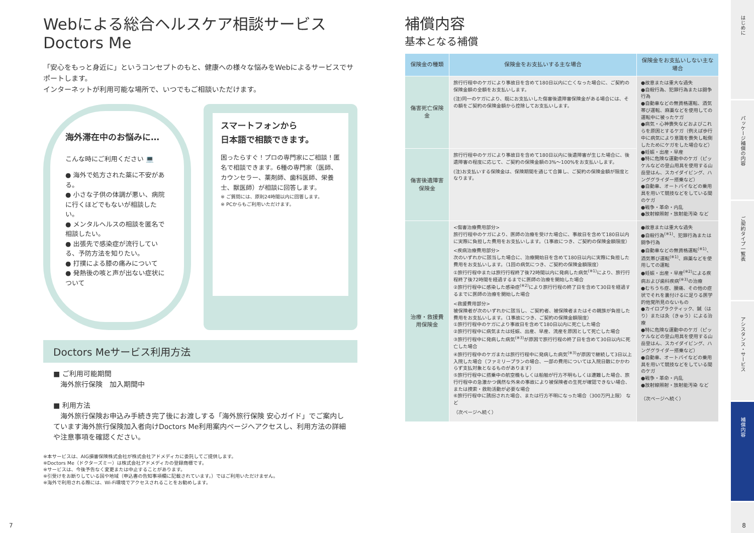Webによる総合ヘルスケア相談サービス
Doctors Me
「安心をもっと身近に」というコンセプトのもと、健康への様々な悩みをWebによるサービスでサポートします。
インターネットが利用可能な場所で、いつでもご相談いただけます。
海外滞在中のお悩みに…
こんな時にご利用ください 💻
● 海外で処方された薬に不安がある。
● 小さな子供の体調が悪い、病院に行くほどでもないが相談したい。
● メンタルヘルスの相談を匿名で相談したい。
● 出張先で感染症が流行している、予防方法を知りたい。
● 打撲による膝の痛みについて
● 発熱後の咳と声が出ない症状について
スマートフォンから
日本語で相談できます。
困ったらすぐ！プロの専門家にご相談！匿名で相談できます。6種の専門家（医師、カウンセラー、薬剤師、歯科医師、栄養士、獣医師）が相談に回答します。
※ ご質問には、原則24時間以内に回答します。
※ PCからもご利用いただけます。
Doctors Meサービス利用方法
■ ご利用可能期間
　海外旅行保険　加入期間中
■ 利用方法
　海外旅行保険お申込み手続き完了後にお渡しする「海外旅行保険 安心ガイド」でご案内しています海外旅行保険加入者向けDoctors Me利用案内ページへアクセスし、利用方法の詳細や注意事項を確認ください。
※本サービスは、AIG損害保険株式会社が株式会社アドメディカに委託してご提供します。
※Doctors Me（ドクターズミー）は株式会社アドメディカの登録商標です。
※サービスは、今後予告なく変更または中止することがあります。
※引受けをお断りしている国や地域（申込書の告知事項欄に記載されています。）ではご利用いただけません。
※海外で利用される際には、Wi-Fi環境でアクセスされることをお勧めします。
補償内容
基本となる補償
| 保険金の種類 | 保険金をお支払いする主な場合 | 保険金をお支払いしない主な場合 |
| --- | --- | --- |
| 傷害死亡保険金 | 旅行行程中のケガにより事故日を含めて180日以内に亡くなった場合に、ご契約の保険金額の全額をお支払いします。 (注)同一のケガにより、既にお支払いした傷害後遺障害保険金がある場合には、その額をご契約の保険金額から控除してお支払いします。 | ●故意または重大な過失 ●自殺行為、犯罪行為または闘争行為 ●自動車などの無資格運転、酒気帯び運転、麻薬などを使用しての運転中に被ったケガ ●病気・心神喪失などおよびこれらを原因とするケガ（例えば歩行中に病気により意識を喪失し転倒したためにケガをした場合など） ●妊娠・出産・早産 ●特に危険な運動中のケガ（ピッケルなどの登山用具を使用する山岳登はん、スカイダイビング、ハンググライダー搭乗など） ●自動車、オートバイなどの乗用具を用いて競技などをしている間のケガ ●戦争・革命・内乱 ●放射線照射・放射能汚染 など |
| 傷害後遺障害保険金 | 旅行行程中のケガにより事故日を含めて180日以内に後遺障害が生じた場合に、後遺障害の程度に応じて、ご契約の保険金額の3%～100%をお支払いします。 (注)お支払いする保険金は、保険期間を通じて合算し、ご契約の保険金額が限度となります。 | |
| 治療・救援費用保険金 | <傷害治療費用部分> 旅行行程中のケガにより、医師の治療を受けた場合に、事故日を含めて180日以内に実際に負担した費用をお支払いします。（1事故につき、ご契約の保険金額限度） <疾病治療費用部分> 次のいずれかに該当した場合に、治療開始日を含めて180日以内に実際に負担した費用をお支払いします。（1回の病気につき、ご契約の保険金額限度） ①旅行行程中または旅行行程終了後72時間以内に発病した病気<sup>(※1)</sup>により、旅行行程終了後72時間を経過するまでに医師の治療を開始した場合 ②旅行行程中に感染した感染症<sup>(※2)</sup>により旅行行程の終了日を含めて30日を経過するまでに医師の治療を開始した場合 <救援費用部分> 被保険者が次のいずれかに該当し、ご契約者、被保険者またはその親族が負担した費用をお支払いします。（1事故につき、ご契約の保険金額限度） ①旅行行程中のケガにより事故日を含めて180日以内に死亡した場合 ②旅行行程中に病気または妊娠、出産、早産、流産を原因として死亡した場合 ③旅行行程中に発病した病気<sup>(※3)</sup>が原因で旅行行程の終了日を含めて30日以内に死亡した場合 ④旅行行程中のケガまたは旅行行程中に発病した病気<sup>(※3)</sup>が原因で継続して3日以上入院した場合（ファミリープランの場合、一部の費用については入院日数にかかわらず支払対象となるものがあります） ⑤旅行行程中に搭乗中の航空機もしくは船舶が行方不明もしくは遭難した場合、旅行行程中の急激かつ偶然な外来の事故により被保険者の生死が確認できない場合、または捜索・救助活動が必要な場合 ⑥旅行行程中に誘拐された場合、または行方不明になった場合（300万円上限） など （次ページへ続く） | ●故意または重大な過失 ●自殺行為<sup>(※1)</sup>、犯罪行為または闘争行為 ●自動車などの無資格運転<sup>(※1)</sup>、酒気帯び運転<sup>(※1)</sup>、麻薬などを使用しての運転 ●妊娠・出産・早産<sup>(※2)</sup>による疾病および歯科疾病<sup>(※3)</sup>の治療 ●むちうち症、腰痛、その他の症状でそれを裏付けるに足りる医学的他覚所見のないもの ●カイロプラクティック、鍼（はり）または灸（きゅう）による治療 ●特に危険な運動中のケガ（ピッケルなどの登山用具を使用する山岳登はん、スカイダイビング、ハンググライダー搭乗など） ●自動車、オートバイなどの乗用具を用いて競技などをしている間のケガ ●戦争・革命・内乱 ●放射線照射・放射能汚染 など （次ページへ続く） |
はじめに
パッケージ補償の内容
ご契約タイプ一覧表
アシスタンス・サービス
補償内容
7 8